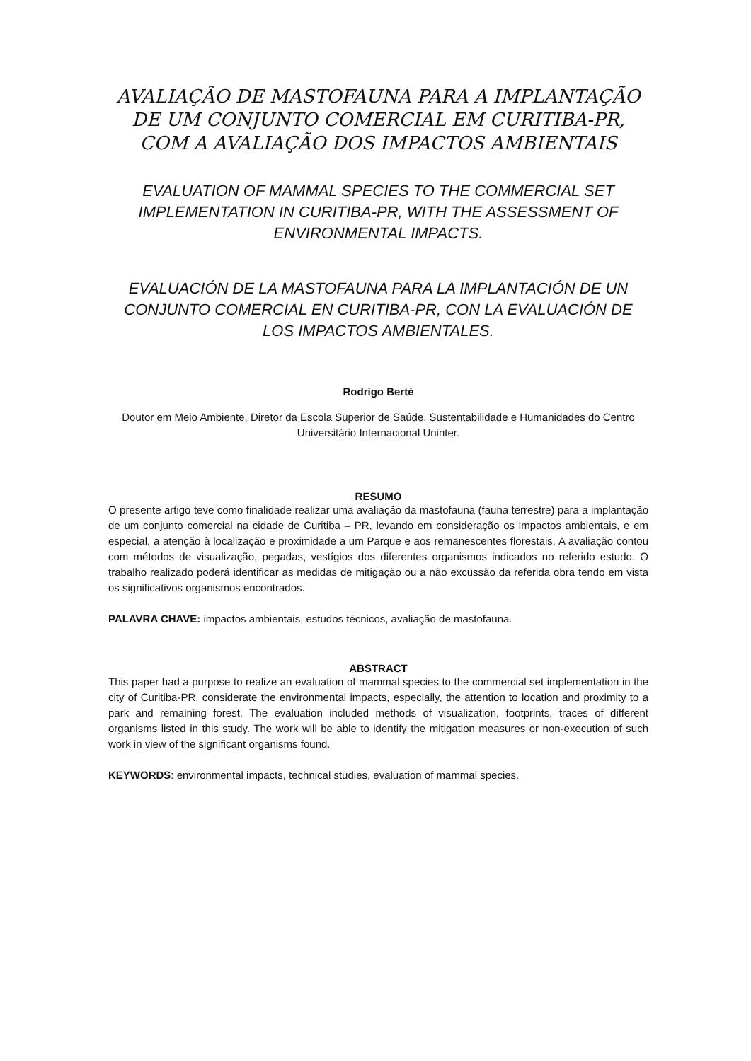AVALIAÇÃO DE MASTOFAUNA PARA A IMPLANTAÇÃO DE UM CONJUNTO COMERCIAL EM CURITIBA-PR, COM A AVALIAÇÃO DOS IMPACTOS AMBIENTAIS
EVALUATION OF MAMMAL SPECIES TO THE COMMERCIAL SET IMPLEMENTATION IN CURITIBA-PR, WITH THE ASSESSMENT OF ENVIRONMENTAL IMPACTS.
EVALUACIÓN DE LA MASTOFAUNA PARA LA IMPLANTACIÓN DE UN CONJUNTO COMERCIAL EN CURITIBA-PR, CON LA EVALUACIÓN DE LOS IMPACTOS AMBIENTALES.
Rodrigo Berté
Doutor em Meio Ambiente, Diretor da Escola Superior de Saúde, Sustentabilidade e Humanidades do Centro Universitário Internacional Uninter.
RESUMO
O presente artigo teve como finalidade realizar uma avaliação da mastofauna (fauna terrestre) para a implantação de um conjunto comercial na cidade de Curitiba – PR, levando em consideração os impactos ambientais, e em especial, a atenção à localização e proximidade a um Parque e aos remanescentes florestais. A avaliação contou com métodos de visualização, pegadas, vestígios dos diferentes organismos indicados no referido estudo. O trabalho realizado poderá identificar as medidas de mitigação ou a não excussão da referida obra tendo em vista os significativos organismos encontrados.
PALAVRA CHAVE: impactos ambientais, estudos técnicos, avaliação de mastofauna.
ABSTRACT
This paper had a purpose to realize an evaluation of mammal species to the commercial set implementation in the city of Curitiba-PR, considerate the environmental impacts, especially, the attention to location and proximity to a park and remaining forest. The evaluation included methods of visualization, footprints, traces of different organisms listed in this study. The work will be able to identify the mitigation measures or non-execution of such work in view of the significant organisms found.
KEYWORDS: environmental impacts, technical studies, evaluation of mammal species.